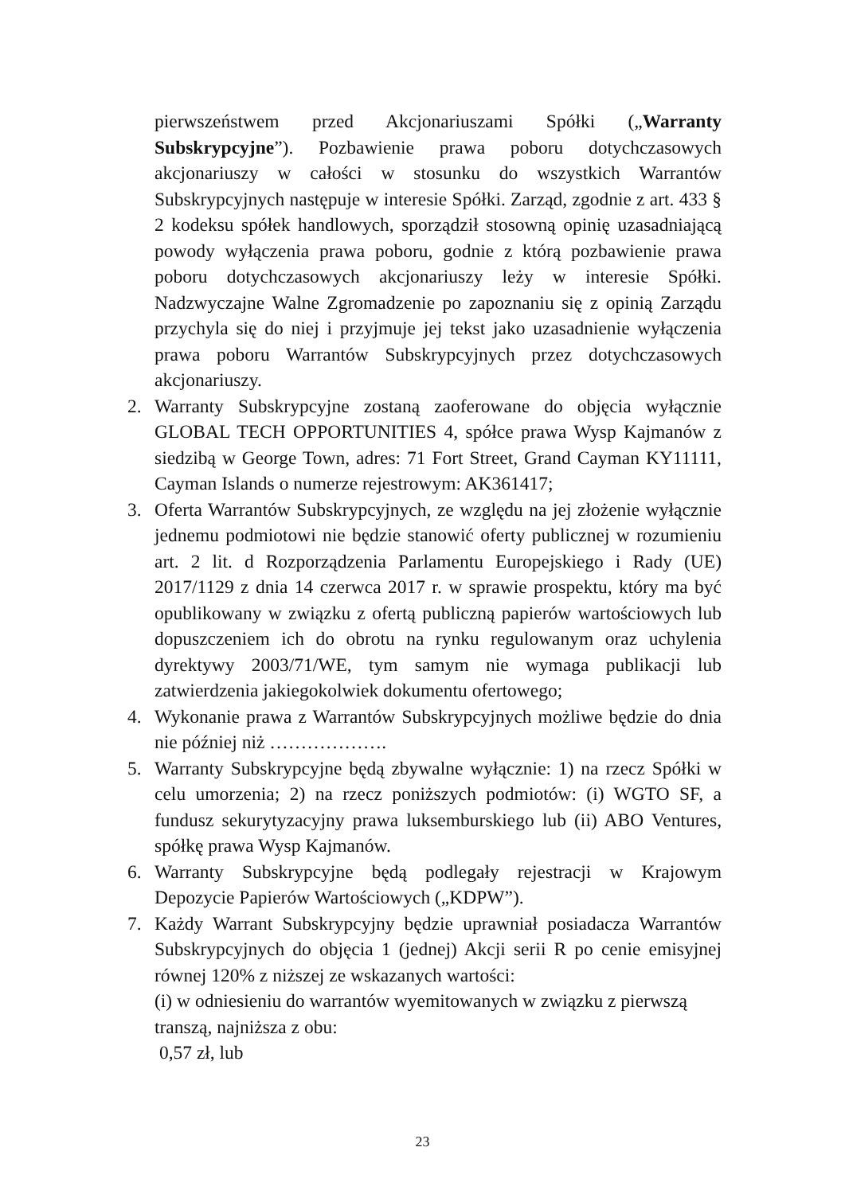pierwszeństwem przed Akcjonariuszami Spółki („Warranty Subskrypcyjne”). Pozbawienie prawa poboru dotychczasowych akcjonariuszy w całości w stosunku do wszystkich Warrantów Subskrypcyjnych następuje w interesie Spółki. Zarząd, zgodnie z art. 433 § 2 kodeksu spółek handlowych, sporządził stosowną opinię uzasadniającą powody wyłączenia prawa poboru, godnie z którą pozbawienie prawa poboru dotychczasowych akcjonariuszy leży w interesie Spółki. Nadzwyczajne Walne Zgromadzenie po zapoznaniu się z opinią Zarządu przychyla się do niej i przyjmuje jej tekst jako uzasadnienie wyłączenia prawa poboru Warrantów Subskrypcyjnych przez dotychczasowych akcjonariuszy.
2. Warranty Subskrypcyjne zostaną zaoferowane do objęcia wyłącznie GLOBAL TECH OPPORTUNITIES 4, spółce prawa Wysp Kajmanów z siedzibą w George Town, adres: 71 Fort Street, Grand Cayman KY11111, Cayman Islands o numerze rejestrowym: AK361417;
3. Oferta Warrantów Subskrypcyjnych, ze względu na jej złożenie wyłącznie jednemu podmiotowi nie będzie stanowić oferty publicznej w rozumieniu art. 2 lit. d Rozporządzenia Parlamentu Europejskiego i Rady (UE) 2017/1129 z dnia 14 czerwca 2017 r. w sprawie prospektu, który ma być opublikowany w związku z ofertą publiczną papierów wartościowych lub dopuszczeniem ich do obrotu na rynku regulowanym oraz uchylenia dyrektywy 2003/71/WE, tym samym nie wymaga publikacji lub zatwierdzenia jakiegokolwiek dokumentu ofertowego;
4. Wykonanie prawa z Warrantów Subskrypcyjnych możliwe będzie do dnia nie później niż ……………….
5. Warranty Subskrypcyjne będą zbywalne wyłącznie: 1) na rzecz Spółki w celu umorzenia; 2) na rzecz poniższych podmiotów: (i) WGTO SF, a fundusz sekurytyzacyjny prawa luksemburskiego lub (ii) ABO Ventures, spółkę prawa Wysp Kajmanów.
6. Warranty Subskrypcyjne będą podlegały rejestracji w Krajowym Depozycie Papierów Wartościowych („KDPW”).
7. Każdy Warrant Subskrypcyjny będzie uprawniał posiadacza Warrantów Subskrypcyjnych do objęcia 1 (jednej) Akcji serii R po cenie emisyjnej równej 120% z niższej ze wskazanych wartości:
(i) w odniesieniu do warrantów wyemitowanych w związku z pierwszą transzą, najniższa z obu:
0,57 zł, lub
23